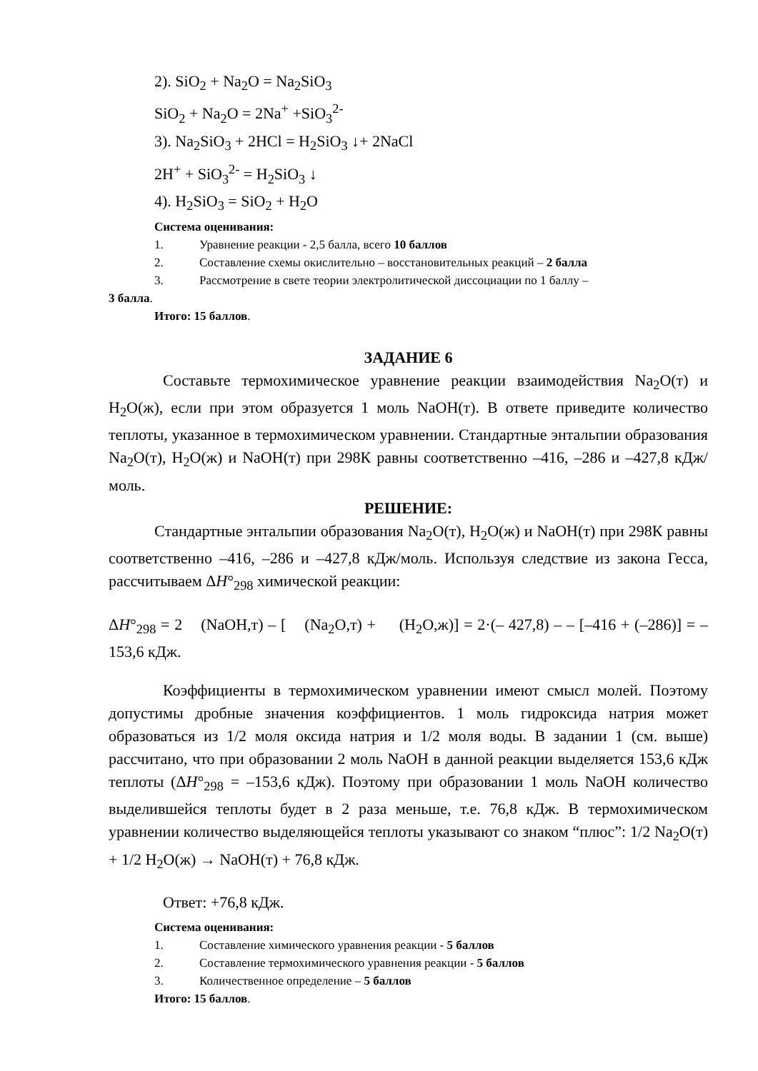2). SiO<sub>2</sub> + Na<sub>2</sub>O = Na<sub>2</sub>SiO<sub>3</sub>
SiO<sub>2</sub> + Na<sub>2</sub>O = 2Na<sup>+</sup> +SiO<sub>3</sub><sup>2-</sup>
3). Na<sub>2</sub>SiO<sub>3</sub> + 2HCl = H<sub>2</sub>SiO<sub>3</sub> ↓+ 2NaCl
2H<sup>+</sup> + SiO<sub>3</sub><sup>2-</sup> = H<sub>2</sub>SiO<sub>3</sub> ↓
4). H<sub>2</sub>SiO<sub>3</sub> = SiO<sub>2</sub> + H<sub>2</sub>O
Система оценивания:
1. Уравнение реакции - 2,5 балла, всего 10 баллов
2. Составление схемы окислительно – восстановительных реакций – 2 балла
3. Рассмотрение в свете теории электролитической диссоциации по 1 баллу –
3 балла.
Итого: 15 баллов.
ЗАДАНИЕ 6
Составьте термохимическое уравнение реакции взаимодействия Na<sub>2</sub>O(т) и H<sub>2</sub>O(ж), если при этом образуется 1 моль NaOH(т). В ответе приведите количество теплоты, указанное в термохимическом уравнении. Стандартные энтальпии образования Na<sub>2</sub>O(т), H<sub>2</sub>O(ж) и NaOH(т) при 298К равны соответственно –416, –286 и –427,8 кДж/моль.
РЕШЕНИЕ:
Стандартные энтальпии образования Na<sub>2</sub>O(т), H<sub>2</sub>O(ж) и NaOH(т) при 298К равны соответственно –416, –286 и –427,8 кДж/моль. Используя следствие из закона Гесса, рассчитываем ΔH°<sub>298</sub> химической реакции:
ΔH°<sub>298</sub> = 2 (NaOH,т) – [ (Na<sub>2</sub>O,т) + (H<sub>2</sub>O,ж)] = 2·(– 427,8) – – [–416 + (–286)] = –153,6 кДж.
Коэффициенты в термохимическом уравнении имеют смысл молей. Поэтому допустимы дробные значения коэффициентов. 1 моль гидроксида натрия может образоваться из 1/2 моля оксида натрия и 1/2 моля воды. В задании 1 (см. выше) рассчитано, что при образовании 2 моль NaOH в данной реакции выделяется 153,6 кДж теплоты (ΔH°<sub>298</sub> = –153,6 кДж). Поэтому при образовании 1 моль NaOH количество выделившейся теплоты будет в 2 раза меньше, т.е. 76,8 кДж. В термохимическом уравнении количество выделяющейся теплоты указывают со знаком “плюс”: 1/2 Na<sub>2</sub>O(т) + 1/2 H<sub>2</sub>O(ж) → NaOH(т) + 76,8 кДж.
Ответ: +76,8 кДж.
Система оценивания:
1. Составление химического уравнения реакции - 5 баллов
2. Составление термохимического уравнения реакции - 5 баллов
3. Количественное определение – 5 баллов
Итого: 15 баллов.